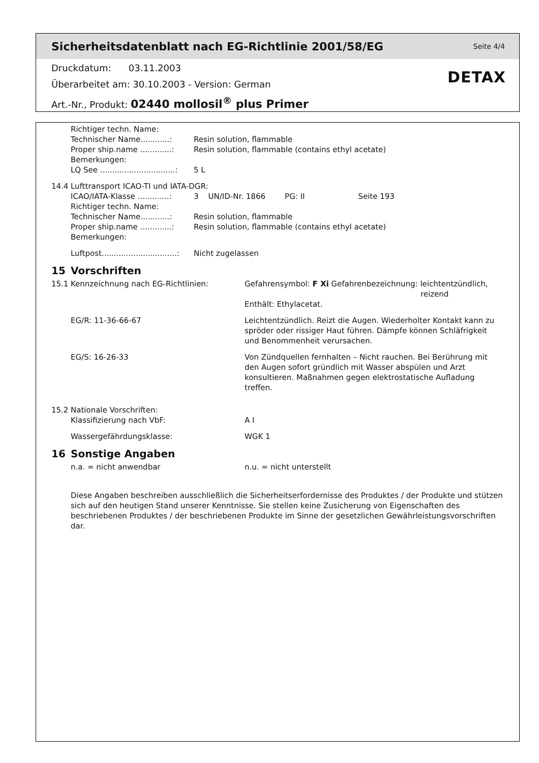Sicherheitsdatenblatt nach EG-Richtlinie 2001/58/EG Seite 4/4
Druckdatum: 03.11.2003
Überarbeitet am: 30.10.2003 - Version: German
Art.-Nr., Produkt: 02440 mollosil<sup>®</sup> plus Primer
DETAX
Richtiger techn. Name:
Technischer Name............:
Resin solution, flammable
Proper ship.name .............:
Resin solution, flammable (contains ethyl acetate)
Bemerkungen:
LQ See ...............................:
5 L
14.4 Lufttransport ICAO-TI und IATA-DGR:
ICAO/IATA-Klasse .............:
3 UN/ID-Nr. 1866 PG: II Seite 193
Richtiger techn. Name:
Technischer Name............:
Resin solution, flammable
Proper ship.name .............:
Resin solution, flammable (contains ethyl acetate)
Bemerkungen:
Luftpost...............................:
Nicht zugelassen
15 Vorschriften
15.1 Kennzeichnung nach EG-Richtlinien: Gefahrensymbol: F Xi Gefahrenbezeichnung: leichtentzündlich,
reizend
Enthält: Ethylacetat.
EG/R: 11-36-66-67 Leichtentzündlich. Reizt die Augen. Wiederholter Kontakt kann zu spröder oder rissiger Haut führen. Dämpfe können Schläfrigkeit und Benommenheit verursachen.
EG/S: 16-26-33 Von Zündquellen fernhalten – Nicht rauchen. Bei Berührung mit den Augen sofort gründlich mit Wasser abspülen und Arzt konsultieren. Maßnahmen gegen elektrostatische Aufladung treffen.
15.2 Nationale Vorschriften:
Klassifizierung nach VbF: A I
Wassergefährdungsklasse: WGK 1
16 Sonstige Angaben
n.a. = nicht anwendbar n.u. = nicht unterstellt
Diese Angaben beschreiben ausschließlich die Sicherheitserfordernisse des Produktes / der Produkte und stützen sich auf den heutigen Stand unserer Kenntnisse. Sie stellen keine Zusicherung von Eigenschaften des beschriebenen Produktes / der beschriebenen Produkte im Sinne der gesetzlichen Gewährleistungsvorschriften dar.